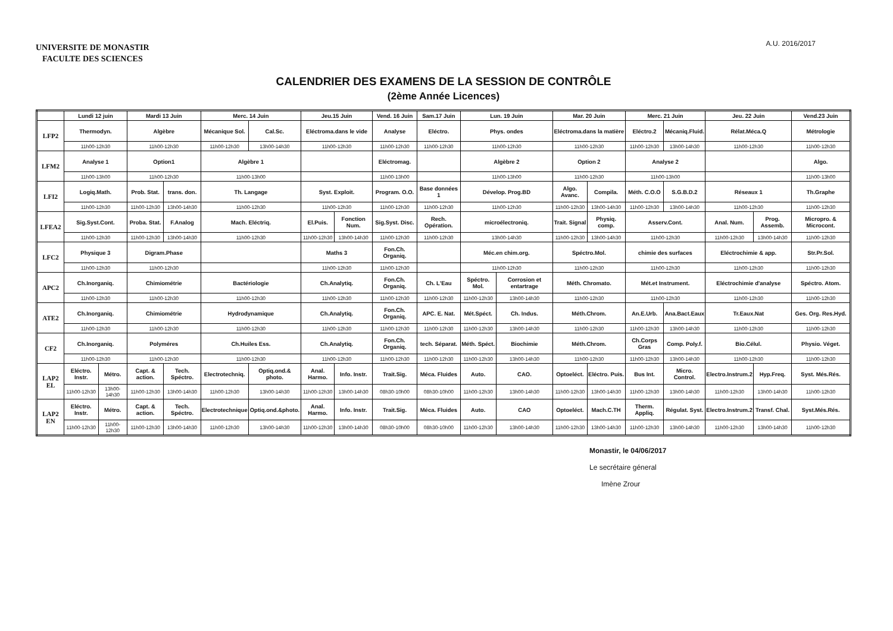UNIVERSITE DE MONASTIR
FACULTE DES SCIENCES
A.U. 2016/2017
CALENDRIER DES EXAMENS DE LA SESSION DE CONTRÔLE
(2ème Année Licences)
| | Lundi 12 juin | | Mardi 13 Juin | | Merc. 14 Juin | | Jeu.15 Juin | | Vend. 16 Juin | Sam.17 Juin | Lun. 19 Juin | | Mar. 20 Juin | | Merc. 21 Juin | | Jeu. 22 Juin | | Vend.23 Juin |
| --- | --- | --- | --- | --- | --- | --- | --- | --- | --- | --- | --- | --- | --- | --- | --- | --- | --- | --- | --- |
| LFP2 | Thermodyn. | | Algèbre | | Mécanique Sol. | Cal.Sc. | Eléctroma.dans le vide | | Analyse | Eléctro. | Phys. ondes | | Eléctroma.dans la matière | | Eléctro.2 | Mécaniq.Fluid. | Rélat.Méca.Q | | Métrologie |
| | 11h00-12h30 | | 11h00-12h30 | | 11h00-12h30 | 13h00-14h30 | 11h00-12h30 | | 11h00-12h30 | 11h00-12h30 | 11h00-12h30 | | 11h00-12h30 | | 11h00-12h30 | 13h00-14h30 | 11h00-12h30 | | 11h00-12h30 |
| LFM2 | Analyse 1 | | Option1 | | Algèbre 1 | | | | Eléctromag. | | Algèbre 2 | | Option 2 | | Analyse 2 | | | | Algo. |
| | 11h00-13h00 | | 11h00-12h30 | | 11h00-13h00 | | | | 11h00-13h00 | | 11h00-13h00 | | 11h00-12h30 | | 11h00-13h00 | | | | 11h00-13h00 |
| LFI2 | Logiq.Math. | | Prob. Stat. | trans. don. | Th. Langage | | Syst. Exploit. | | Program. O.O. | Base données 1 | Dévelop. Prog.BD | | Algo. Avanc. | Compila. | Méth. C.O.O | S.G.B.D.2 | Réseaux 1 | | Th.Graphe |
| | 11h00-12h30 | | 11h00-12h30 | 13h00-14h30 | 11h00-12h30 | | 11h00-12h30 | | 11h00-12h30 | 11h00-12h30 | 11h00-12h30 | | 11h00-12h30 | 13h00-14h30 | 11h00-12h30 | 13h00-14h30 | 11h00-12h30 | | 11h00-12h30 |
| LFEA2 | Sig.Syst.Cont. | | Proba. Stat. | F.Analog | Mach. Eléctriq. | | El.Puis. | Fonction Num. | Sig.Syst. Disc. | Rech. Opération. | microélectroniq. | | Trait. Signal | Physiq. comp. | Asserv.Cont. | | Anal. Num. | Prog. Assemb. | Micropro. & Microcont. |
| | 11h00-12h30 | | 11h00-12h30 | 13h00-14h30 | 11h00-12h30 | | 11h00-12h30 | 13h00-14h30 | 11h00-12h30 | 11h00-12h30 | 13h00-14h30 | | 11h00-12h30 | 13h00-14h30 | 11h00-12h30 | | 11h00-12h30 | 13h00-14h30 | 11h00-12h30 |
| LFC2 | Physique 3 | | Digram.Phase | | | | Maths 3 | | Fon.Ch. Organiq. | | Méc.en chim.org. | | Spéctro.Mol. | | chimie des surfaces | | Eléctrochimie & app. | | Str.Pr.Sol. |
| | 11h00-12h30 | | 11h00-12h30 | | | | 11h00-12h30 | | 11h00-12h30 | | 11h00-12h30 | | 11h00-12h30 | | 11h00-12h30 | | 11h00-12h30 | | 11h00-12h30 |
| APC2 | Ch.Inorganiq. | | Chimiométrie | | Bactériologie | | Ch.Analytiq. | | Fon.Ch. Organiq. | Ch. L'Eau | Spéctro. Mol. | Corrosion et entartrage | Méth. Chromato. | | Mét.et Instrument. | | Eléctrochimie d'analyse | | Spéctro. Atom. |
| | 11h00-12h30 | | 11h00-12h30 | | 11h00-12h30 | | 11h00-12h30 | | 11h00-12h30 | 11h00-12h30 | 11h00-12h30 | 13h00-14h30 | 11h00-12h30 | | 11h00-12h30 | | 11h00-12h30 | | 11h00-12h30 |
| ATE2 | Ch.Inorganiq. | | Chimiométrie | | Hydrodynamique | | Ch.Analytiq. | | Fon.Ch. Organiq. | APC. E. Nat. | Mét.Spéct. | Ch. Indus. | Méth.Chrom. | | An.E.Urb. | Ana.Bact.Eaux | Tr.Eaux.Nat | | Ges. Org. Res.Hyd. |
| | 11h00-12h30 | | 11h00-12h30 | | 11h00-12h30 | | 11h00-12h30 | | 11h00-12h30 | 11h00-12h30 | 11h00-12h30 | 13h00-14h30 | 11h00-12h30 | | 11h00-12h30 | 13h00-14h30 | 11h00-12h30 | | 11h00-12h30 |
| CF2 | Ch.Inorganiq. | | Polyméres | | Ch.Huiles Ess. | | Ch.Analytiq. | | Fon.Ch. Organiq. | tech. Séparat. | Méth. Spéct. | Biochimie | Méth.Chrom. | | Ch.Corps Gras | Comp. Poly.f. | Bio.Célul. | | Physio. Véget. |
| | 11h00-12h30 | | 11h00-12h30 | | 11h00-12h30 | | 11h00-12h30 | | 11h00-12h30 | 11h00-12h30 | 11h00-12h30 | 13h00-14h30 | 11h00-12h30 | | 11h00-12h30 | 13h00-14h30 | 11h00-12h30 | | 11h00-12h30 |
| LAP2 EL | Eléctro. Instr. | Métro. | Capt. & action. | Tech. Spéctro. | Electrotechniq. | Optiq.ond.& photo. | Anal. Harmo. | Info. Instr. | Trait.Sig. | Méca. Fluides | Auto. | CAO. | Optoeléct. | Eléctro. Puis. | Bus Int. | Micro. Control. | Electro.Instrum.2 | Hyp.Freq. | Syst. Més.Rés. |
| | 11h00-12h30 | 13h00-14h30 | 11h00-12h30 | 13h00-14h30 | 11h00-12h30 | 13h00-14h30 | 11h00-12h30 | 13h00-14h30 | 08h30-10h00 | 08h30-10h00 | 11h00-12h30 | 13h00-14h30 | 11h00-12h30 | 13h00-14h30 | 11h00-12h30 | 13h00-14h30 | 11h00-12h30 | 13h00-14h30 | 11h00-12h30 |
| LAP2 EN | Eléctro. Instr. | Métro. | Capt. & action. | Tech. Spéctro. | Electrotechnique | Optiq.ond.&photo. | Anal. Harmo. | Info. Instr. | Trait.Sig. | Méca. Fluides | Auto. | CAO | Optoeléct. | Mach.C.TH | Therm. Appliq. | Régulat. Syst. | Electro.Instrum.2 | Transf. Chal. | Syst.Més.Rés. |
| | 11h00-12h30 | 11h00-12h30 | 11h00-12h30 | 13h00-14h30 | 11h00-12h30 | 13h00-14h30 | 11h00-12h30 | 13h00-14h30 | 08h30-10h00 | 08h30-10h00 | 11h00-12h30 | 13h00-14h30 | 11h00-12h30 | 13h00-14h30 | 11h00-12h30 | 13h00-14h30 | 11h00-12h30 | 13h00-14h30 | 11h00-12h30 |
Monastir, le 04/06/2017
Le secrétaire géneral
Imène Zrour